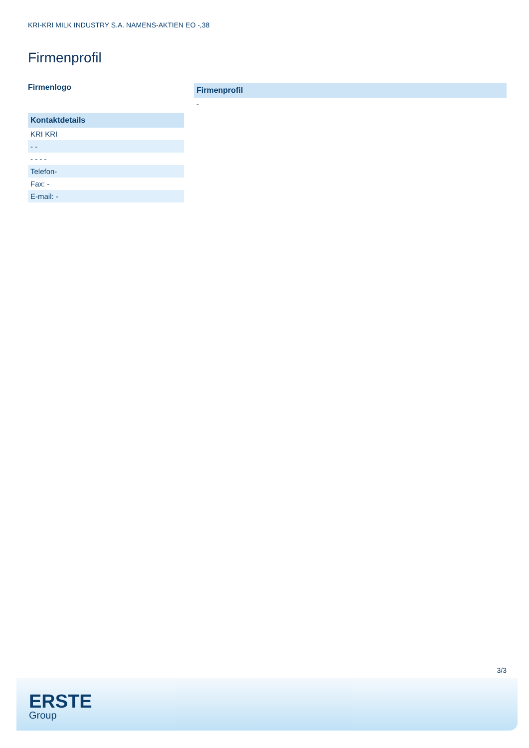KRI-KRI MILK INDUSTRY S.A. NAMENS-AKTIEN EO -,38
Firmenprofil
Firmenlogo
| Kontaktdetails |
| --- |
| KRI KRI |
| - - |
| - - - - |
| Telefon- |
| Fax: - |
| E-mail: - |
| Firmenprofil |
| --- |
| - |
3/3
ERSTE
Group